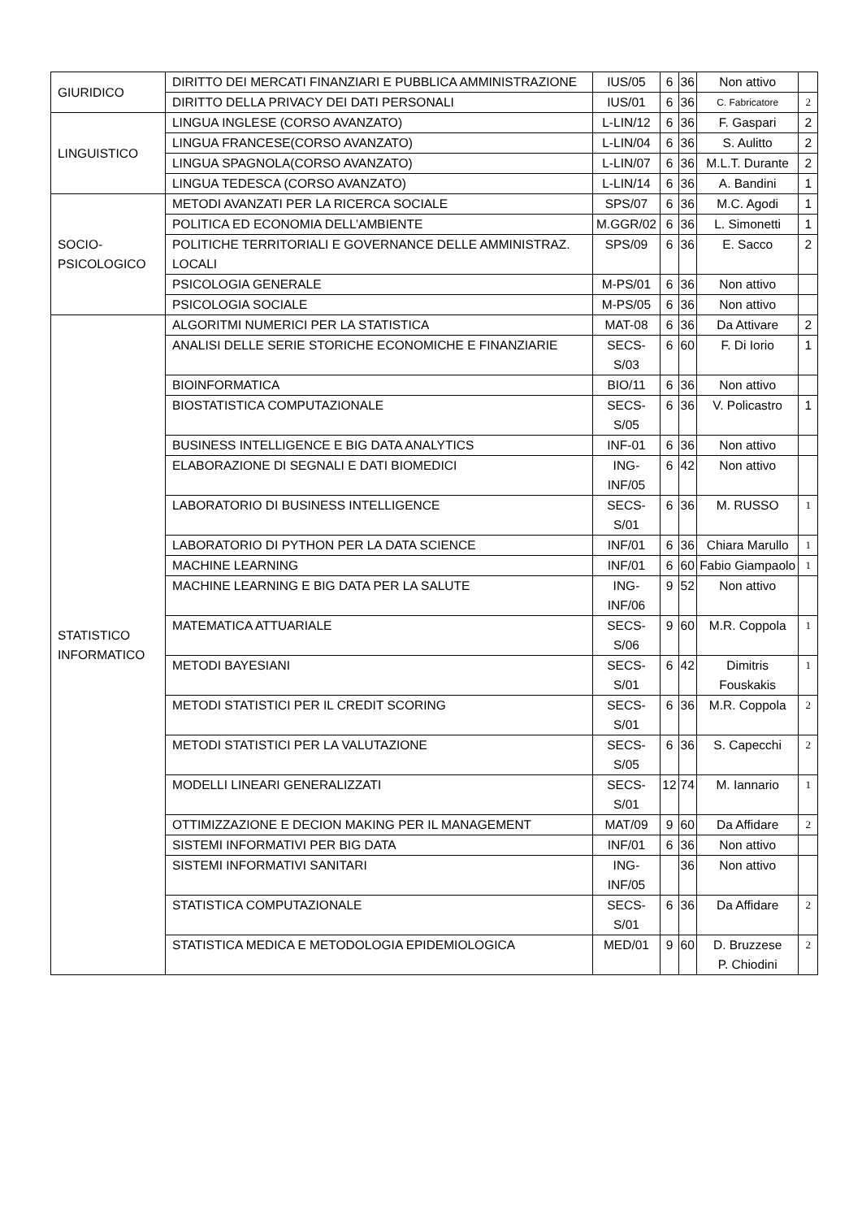| GIURIDICO | DIRITTO DEI MERCATI FINANZIARI E PUBBLICA AMMINISTRAZIONE | IUS/05 | 6 | 36 | Non attivo | |
| | DIRITTO DELLA PRIVACY DEI DATI PERSONALI | IUS/01 | 6 | 36 | C. Fabricatore | 2 |
| LINGUISTICO | LINGUA INGLESE (CORSO AVANZATO) | L-LIN/12 | 6 | 36 | F. Gaspari | 2 |
| | LINGUA FRANCESE(CORSO AVANZATO) | L-LIN/04 | 6 | 36 | S. Aulitto | 2 |
| | LINGUA SPAGNOLA(CORSO AVANZATO) | L-LIN/07 | 6 | 36 | M.L.T. Durante | 2 |
| | LINGUA TEDESCA (CORSO AVANZATO) | L-LIN/14 | 6 | 36 | A. Bandini | 1 |
| SOCIO-PSICOLOGICO | METODI AVANZATI PER LA RICERCA SOCIALE | SPS/07 | 6 | 36 | M.C. Agodi | 1 |
| | POLITICA ED ECONOMIA DELL’AMBIENTE | M.GGR/02 | 6 | 36 | L. Simonetti | 1 |
| | POLITICHE TERRITORIALI E GOVERNANCE DELLE AMMINISTRAZ. LOCALI | SPS/09 | 6 | 36 | E. Sacco | 2 |
| | PSICOLOGIA GENERALE | M-PS/01 | 6 | 36 | Non attivo | |
| | PSICOLOGIA SOCIALE | M-PS/05 | 6 | 36 | Non attivo | |
| STATISTICO INFORMATICO | ALGORITMI NUMERICI PER LA STATISTICA | MAT-08 | 6 | 36 | Da Attivare | 2 |
| | ANALISI DELLE SERIE STORICHE ECONOMICHE E FINANZIARIE | SECS-S/03 | 6 | 60 | F. Di Iorio | 1 |
| | BIOINFORMATICA | BIO/11 | 6 | 36 | Non attivo | |
| | BIOSTATISTICA COMPUTAZIONALE | SECS-S/05 | 6 | 36 | V. Policastro | 1 |
| | BUSINESS INTELLIGENCE E BIG DATA ANALYTICS | INF-01 | 6 | 36 | Non attivo | |
| | ELABORAZIONE DI SEGNALI E DATI BIOMEDICI | ING-INF/05 | 6 | 42 | Non attivo | |
| | LABORATORIO DI BUSINESS INTELLIGENCE | SECS-S/01 | 6 | 36 | M. RUSSO | 1 |
| | LABORATORIO DI PYTHON PER LA DATA SCIENCE | INF/01 | 6 | 36 | Chiara Marullo | 1 |
| | MACHINE LEARNING | INF/01 | 6 | 60 | Fabio Giampaolo | 1 |
| | MACHINE LEARNING E BIG DATA PER LA SALUTE | ING-INF/06 | 9 | 52 | Non attivo | |
| | MATEMATICA ATTUARIALE | SECS-S/06 | 9 | 60 | M.R. Coppola | 1 |
| | METODI BAYESIANI | SECS-S/01 | 6 | 42 | Dimitris Fouskakis | 1 |
| | METODI STATISTICI PER IL CREDIT SCORING | SECS-S/01 | 6 | 36 | M.R. Coppola | 2 |
| | METODI STATISTICI PER LA VALUTAZIONE | SECS-S/05 | 6 | 36 | S. Capecchi | 2 |
| | MODELLI LINEARI GENERALIZZATI | SECS-S/01 | 12 | 74 | M. Iannario | 1 |
| | OTTIMIZZAZIONE E DECION MAKING PER IL MANAGEMENT | MAT/09 | 9 | 60 | Da Affidare | 2 |
| | SISTEMI INFORMATIVI PER BIG DATA | INF/01 | 6 | 36 | Non attivo | |
| | SISTEMI INFORMATIVI SANITARI | ING-INF/05 | | 36 | Non attivo | |
| | STATISTICA COMPUTAZIONALE | SECS-S/01 | 6 | 36 | Da Affidare | 2 |
| | STATISTICA MEDICA E METODOLOGIA EPIDEMIOLOGICA | MED/01 | 9 | 60 | D. Bruzzese P. Chiodini | 2 |